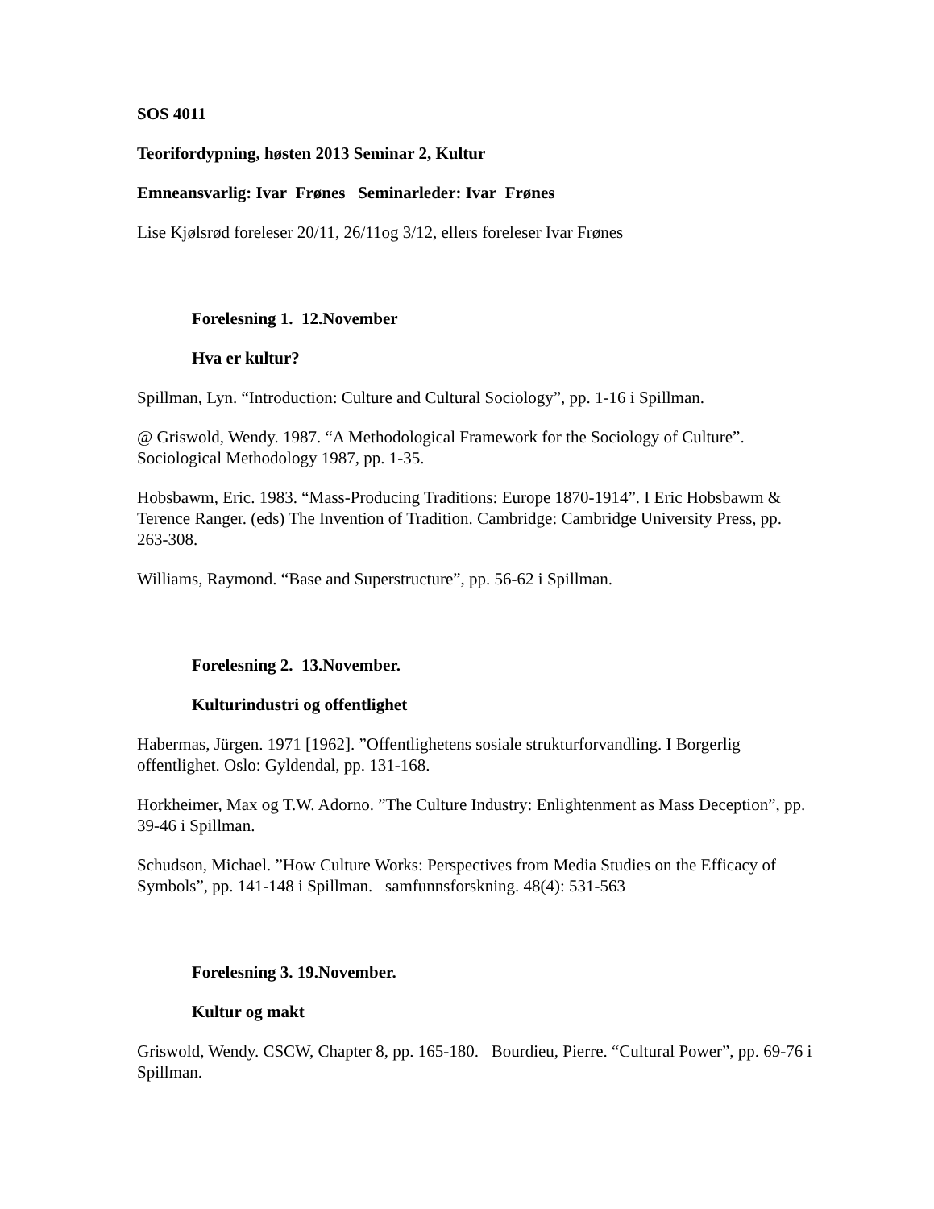SOS 4011
Teorifordypning, høsten 2013 Seminar 2, Kultur
Emneansvarlig: Ivar Frønes Seminarleder: Ivar Frønes
Lise Kjølsrød foreleser 20/11, 26/11og 3/12, ellers foreleser Ivar Frønes
Forelesning 1. 12.November
Hva er kultur?
Spillman, Lyn. “Introduction: Culture and Cultural Sociology”, pp. 1-16 i Spillman.
@ Griswold, Wendy. 1987. “A Methodological Framework for the Sociology of Culture”. Sociological Methodology 1987, pp. 1-35.
Hobsbawm, Eric. 1983. “Mass-Producing Traditions: Europe 1870-1914”. I Eric Hobsbawm & Terence Ranger. (eds) The Invention of Tradition. Cambridge: Cambridge University Press, pp. 263-308.
Williams, Raymond. “Base and Superstructure”, pp. 56-62 i Spillman.
Forelesning 2. 13.November.
Kulturindustri og offentlighet
Habermas, Jürgen. 1971 [1962]. ”Offentlighetens sosiale strukturforvandling. I Borgerlig offentlighet. Oslo: Gyldendal, pp. 131-168.
Horkheimer, Max og T.W. Adorno. ”The Culture Industry: Enlightenment as Mass Deception”, pp. 39-46 i Spillman.
Schudson, Michael. ”How Culture Works: Perspectives from Media Studies on the Efficacy of Symbols”, pp. 141-148 i Spillman. samfunnsforskning. 48(4): 531-563
Forelesning 3. 19.November.
Kultur og makt
Griswold, Wendy. CSCW, Chapter 8, pp. 165-180. Bourdieu, Pierre. “Cultural Power”, pp. 69-76 i Spillman.